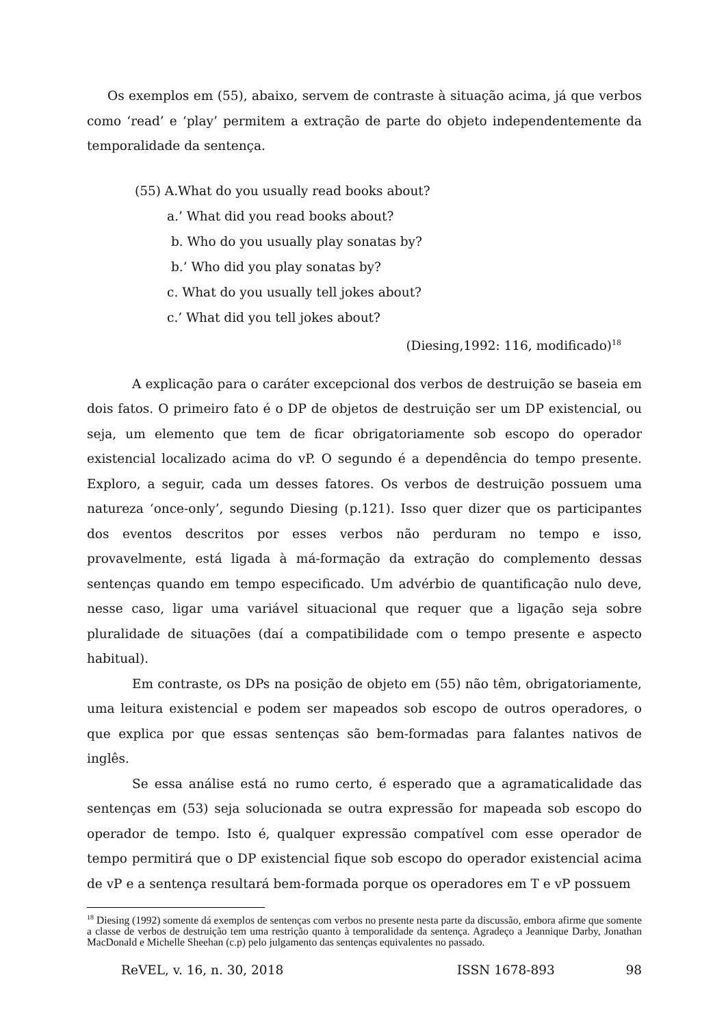Os exemplos em (55), abaixo, servem de contraste à situação acima, já que verbos como ‘read’ e ‘play’ permitem a extração de parte do objeto independentemente da temporalidade da sentença.
(55) A.What do you usually read books about?
a.’ What did you read books about?
b. Who do you usually play sonatas by?
b.’ Who did you play sonatas by?
c. What do you usually tell jokes about?
c.’ What did you tell jokes about?
(Diesing,1992: 116, modificado)<sup>18</sup>
A explicação para o caráter excepcional dos verbos de destruição se baseia em dois fatos. O primeiro fato é o DP de objetos de destruição ser um DP existencial, ou seja, um elemento que tem de ficar obrigatoriamente sob escopo do operador existencial localizado acima do vP. O segundo é a dependência do tempo presente. Exploro, a seguir, cada um desses fatores. Os verbos de destruição possuem uma natureza ‘once-only’, segundo Diesing (p.121). Isso quer dizer que os participantes dos eventos descritos por esses verbos não perduram no tempo e isso, provavelmente, está ligada à má-formação da extração do complemento dessas sentenças quando em tempo especificado. Um advérbio de quantificação nulo deve, nesse caso, ligar uma variável situacional que requer que a ligação seja sobre pluralidade de situações (daí a compatibilidade com o tempo presente e aspecto habitual).
Em contraste, os DPs na posição de objeto em (55) não têm, obrigatoriamente, uma leitura existencial e podem ser mapeados sob escopo de outros operadores, o que explica por que essas sentenças são bem-formadas para falantes nativos de inglês.
Se essa análise está no rumo certo, é esperado que a agramaticalidade das sentenças em (53) seja solucionada se outra expressão for mapeada sob escopo do operador de tempo. Isto é, qualquer expressão compatível com esse operador de tempo permitirá que o DP existencial fique sob escopo do operador existencial acima de vP e a sentença resultará bem-formada porque os operadores em T e vP possuem
<sup>18</sup> Diesing (1992) somente dá exemplos de sentenças com verbos no presente nesta parte da discussão, embora afirme que somente a classe de verbos de destruição tem uma restrição quanto à temporalidade da sentença. Agradeço a Jeannique Darby, Jonathan MacDonald e Michelle Sheehan (c.p) pelo julgamento das sentenças equivalentes no passado.
ReVEL, v. 16, n. 30, 2018 ISSN 1678-893 98